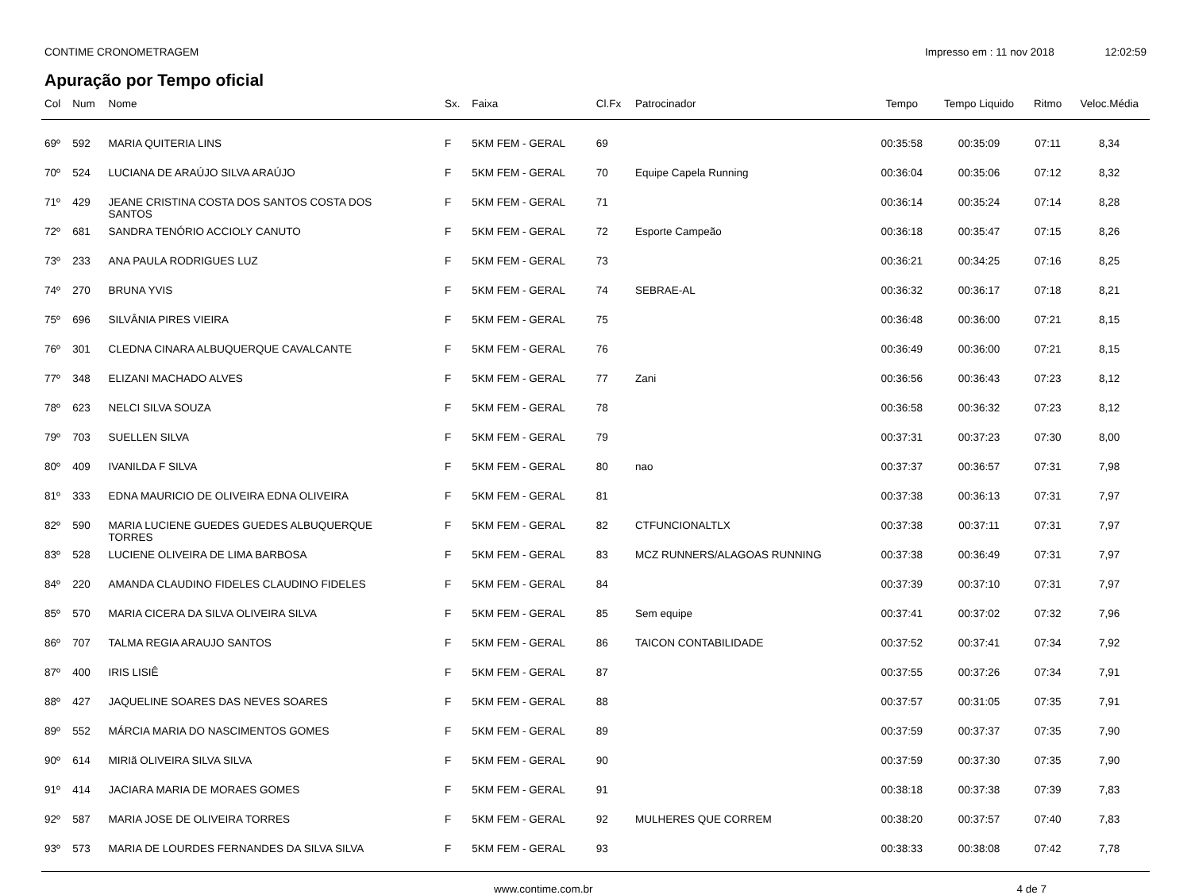CONTIME CRONOMETRAGEM Impresso em : 11 nov 2018 12:02:59
Apuração por Tempo oficial
| Col | Num | Nome | Sx. | Faixa | Cl.Fx | Patrocinador | Tempo | Tempo Liquido | Ritmo | Veloc.Média |
| --- | --- | --- | --- | --- | --- | --- | --- | --- | --- | --- |
| 69º | 592 | MARIA QUITERIA LINS | F | 5KM FEM - GERAL | 69 | | 00:35:58 | 00:35:09 | 07:11 | 8,34 |
| 70º | 524 | LUCIANA DE ARAÚJO SILVA ARAÚJO | F | 5KM FEM - GERAL | 70 | Equipe Capela Running | 00:36:04 | 00:35:06 | 07:12 | 8,32 |
| 71º | 429 | JEANE CRISTINA COSTA DOS SANTOS COSTA DOS SANTOS | F | 5KM FEM - GERAL | 71 | | 00:36:14 | 00:35:24 | 07:14 | 8,28 |
| 72º | 681 | SANDRA TENÓRIO ACCIOLY CANUTO | F | 5KM FEM - GERAL | 72 | Esporte Campeão | 00:36:18 | 00:35:47 | 07:15 | 8,26 |
| 73º | 233 | ANA PAULA RODRIGUES LUZ | F | 5KM FEM - GERAL | 73 | | 00:36:21 | 00:34:25 | 07:16 | 8,25 |
| 74º | 270 | BRUNA YVIS | F | 5KM FEM - GERAL | 74 | SEBRAE-AL | 00:36:32 | 00:36:17 | 07:18 | 8,21 |
| 75º | 696 | SILVÂNIA PIRES VIEIRA | F | 5KM FEM - GERAL | 75 | | 00:36:48 | 00:36:00 | 07:21 | 8,15 |
| 76º | 301 | CLEDNA CINARA ALBUQUERQUE CAVALCANTE | F | 5KM FEM - GERAL | 76 | | 00:36:49 | 00:36:00 | 07:21 | 8,15 |
| 77º | 348 | ELIZANI MACHADO ALVES | F | 5KM FEM - GERAL | 77 | Zani | 00:36:56 | 00:36:43 | 07:23 | 8,12 |
| 78º | 623 | NELCI SILVA SOUZA | F | 5KM FEM - GERAL | 78 | | 00:36:58 | 00:36:32 | 07:23 | 8,12 |
| 79º | 703 | SUELLEN SILVA | F | 5KM FEM - GERAL | 79 | | 00:37:31 | 00:37:23 | 07:30 | 8,00 |
| 80º | 409 | IVANILDA F SILVA | F | 5KM FEM - GERAL | 80 | nao | 00:37:37 | 00:36:57 | 07:31 | 7,98 |
| 81º | 333 | EDNA MAURICIO DE OLIVEIRA EDNA OLIVEIRA | F | 5KM FEM - GERAL | 81 | | 00:37:38 | 00:36:13 | 07:31 | 7,97 |
| 82º | 590 | MARIA LUCIENE GUEDES GUEDES ALBUQUERQUE TORRES | F | 5KM FEM - GERAL | 82 | CTFUNCIONALTLX | 00:37:38 | 00:37:11 | 07:31 | 7,97 |
| 83º | 528 | LUCIENE OLIVEIRA DE LIMA BARBOSA | F | 5KM FEM - GERAL | 83 | MCZ RUNNERS/ALAGOAS RUNNING | 00:37:38 | 00:36:49 | 07:31 | 7,97 |
| 84º | 220 | AMANDA CLAUDINO FIDELES CLAUDINO FIDELES | F | 5KM FEM - GERAL | 84 | | 00:37:39 | 00:37:10 | 07:31 | 7,97 |
| 85º | 570 | MARIA CICERA DA SILVA OLIVEIRA SILVA | F | 5KM FEM - GERAL | 85 | Sem equipe | 00:37:41 | 00:37:02 | 07:32 | 7,96 |
| 86º | 707 | TALMA REGIA ARAUJO SANTOS | F | 5KM FEM - GERAL | 86 | TAICON CONTABILIDADE | 00:37:52 | 00:37:41 | 07:34 | 7,92 |
| 87º | 400 | IRIS LISIÊ | F | 5KM FEM - GERAL | 87 | | 00:37:55 | 00:37:26 | 07:34 | 7,91 |
| 88º | 427 | JAQUELINE SOARES DAS NEVES SOARES | F | 5KM FEM - GERAL | 88 | | 00:37:57 | 00:31:05 | 07:35 | 7,91 |
| 89º | 552 | MÁRCIA MARIA DO NASCIMENTOS GOMES | F | 5KM FEM - GERAL | 89 | | 00:37:59 | 00:37:37 | 07:35 | 7,90 |
| 90º | 614 | MIRIã OLIVEIRA SILVA SILVA | F | 5KM FEM - GERAL | 90 | | 00:37:59 | 00:37:30 | 07:35 | 7,90 |
| 91º | 414 | JACIARA MARIA DE MORAES GOMES | F | 5KM FEM - GERAL | 91 | | 00:38:18 | 00:37:38 | 07:39 | 7,83 |
| 92º | 587 | MARIA JOSE DE OLIVEIRA TORRES | F | 5KM FEM - GERAL | 92 | MULHERES QUE CORREM | 00:38:20 | 00:37:57 | 07:40 | 7,83 |
| 93º | 573 | MARIA DE LOURDES FERNANDES DA SILVA SILVA | F | 5KM FEM - GERAL | 93 | | 00:38:33 | 00:38:08 | 07:42 | 7,78 |
www.contime.com.br 4 de 7